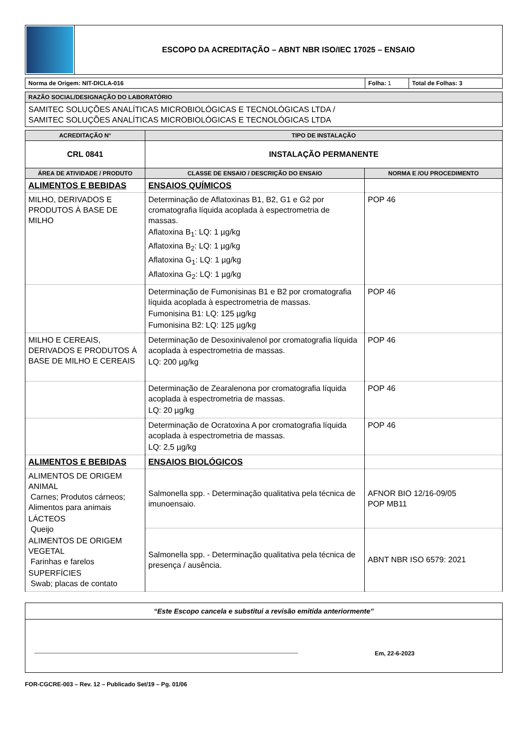| | ESCOPO DA ACREDITAÇÃO – ABNT NBR ISO/IEC 17025 – ENSAIO |
| Norma de Origem: NIT-DICLA-016 | Folha: 1 | Total de Folhas: 3 |
| RAZÃO SOCIAL/DESIGNAÇÃO DO LABORATÓRIO |
| SAMITEC SOLUÇÕES ANALÍTICAS MICROBIOLÓGICAS E TECNOLÓGICAS LTDA / SAMITEC SOLUÇÕES ANALÍTICAS MICROBIOLÓGICAS E TECNOLÓGICAS LTDA |
| ACREDITAÇÃO N° | TIPO DE INSTALAÇÃO | |
| --- | --- | --- |
| CRL 0841 | INSTALAÇÃO PERMANENTE | |
| ÁREA DE ATIVIDADE / PRODUTO | CLASSE DE ENSAIO / DESCRIÇÃO DO ENSAIO | NORMA E /OU PROCEDIMENTO |
| ALIMENTOS E BEBIDAS | ENSAIOS QUÍMICOS | |
| MILHO, DERIVADOS E PRODUTOS À BASE DE MILHO | Determinação de Aflatoxinas B1, B2, G1 e G2 por cromatografia líquida acoplada à espectrometria de massas. Aflatoxina B<sub>1</sub>: LQ: 1 µg/kg Aflatoxina B<sub>2</sub>: LQ: 1 µg/kg Aflatoxina G<sub>1</sub>: LQ: 1 µg/kg Aflatoxina G<sub>2</sub>: LQ: 1 µg/kg | POP 46 |
| | Determinação de Fumonisinas B1 e B2 por cromatografia líquida acoplada à espectrometria de massas. Fumonisina B1: LQ: 125 µg/kg Fumonisina B2: LQ: 125 µg/kg | POP 46 |
| MILHO E CEREAIS, DERIVADOS E PRODUTOS À BASE DE MILHO E CEREAIS | Determinação de Desoxinivalenol por cromatografia líquida acoplada à espectrometria de massas. LQ: 200 µg/kg | POP 46 |
| | Determinação de Zearalenona por cromatografia líquida acoplada à espectrometria de massas. LQ: 20 µg/kg | POP 46 |
| | Determinação de Ocratoxina A por cromatografia líquida acoplada à espectrometria de massas. LQ: 2,5 µg/kg | POP 46 |
| ALIMENTOS E BEBIDAS | ENSAIOS BIOLÓGICOS | |
| ALIMENTOS DE ORIGEM ANIMAL Carnes; Produtos cárneos; Alimentos para animais LÁCTEOS Queijo ALIMENTOS DE ORIGEM VEGETAL Farinhas e farelos SUPERFÍCIES Swab; placas de contato | Salmonella spp. - Determinação qualitativa pela técnica de imunoensaio. | AFNOR BIO 12/16-09/05 POP MB11 |
| | Salmonella spp. - Determinação qualitativa pela técnica de presença / ausência. | ABNT NBR ISO 6579: 2021 |
| “Este Escopo cancela e substitui a revisão emitida anteriormente” |
| Em, 22-6-2023 |
FOR-CGCRE-003 – Rev. 12 – Publicado Set/19 – Pg. 01/06